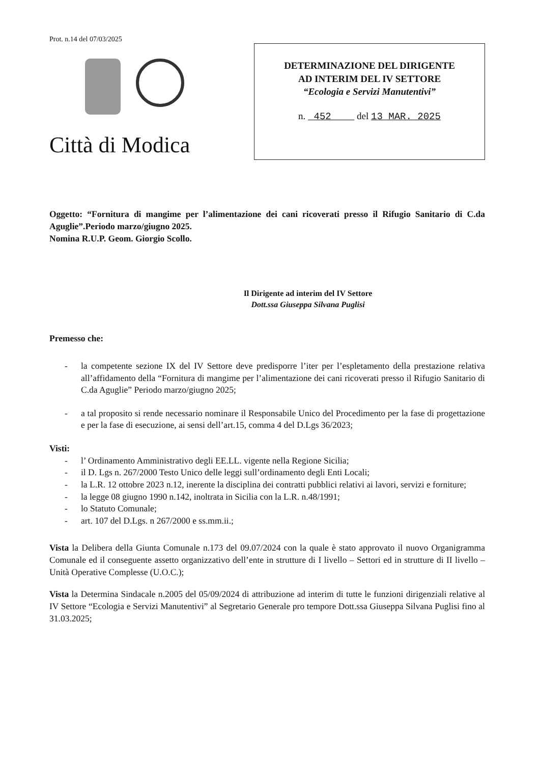Prot. n.14 del 07/03/2025
Città di Modica
DETERMINAZIONE DEL DIRIGENTE
AD INTERIM DEL IV SETTORE
“Ecologia e Servizi Manutentivi”
n. 452 del 13 MAR. 2025
Oggetto: “Fornitura di mangime per l’alimentazione dei cani ricoverati presso il Rifugio Sanitario di C.da Aguglie”.Periodo marzo/giugno 2025.
Nomina R.U.P. Geom. Giorgio Scollo.
Il Dirigente ad interim del IV Settore
Dott.ssa Giuseppa Silvana Puglisi
Premesso che:
- la competente sezione IX del IV Settore deve predisporre l’iter per l’espletamento della prestazione relativa all’affidamento della “Fornitura di mangime per l’alimentazione dei cani ricoverati presso il Rifugio Sanitario di C.da Aguglie” Periodo marzo/giugno 2025;
- a tal proposito si rende necessario nominare il Responsabile Unico del Procedimento per la fase di progettazione e per la fase di esecuzione, ai sensi dell’art.15, comma 4 del D.Lgs 36/2023;
Visti:
- l’ Ordinamento Amministrativo degli EE.LL. vigente nella Regione Sicilia;
- il D. Lgs n. 267/2000 Testo Unico delle leggi sull’ordinamento degli Enti Locali;
- la L.R. 12 ottobre 2023 n.12, inerente la disciplina dei contratti pubblici relativi ai lavori, servizi e forniture;
- la legge 08 giugno 1990 n.142, inoltrata in Sicilia con la L.R. n.48/1991;
- lo Statuto Comunale;
- art. 107 del D.Lgs. n 267/2000 e ss.mm.ii.;
Vista la Delibera della Giunta Comunale n.173 del 09.07/2024 con la quale è stato approvato il nuovo Organigramma Comunale ed il conseguente assetto organizzativo dell’ente in strutture di I livello – Settori ed in strutture di II livello – Unità Operative Complesse (U.O.C.);
Vista la Determina Sindacale n.2005 del 05/09/2024 di attribuzione ad interim di tutte le funzioni dirigenziali relative al IV Settore “Ecologia e Servizi Manutentivi” al Segretario Generale pro tempore Dott.ssa Giuseppa Silvana Puglisi fino al 31.03.2025;